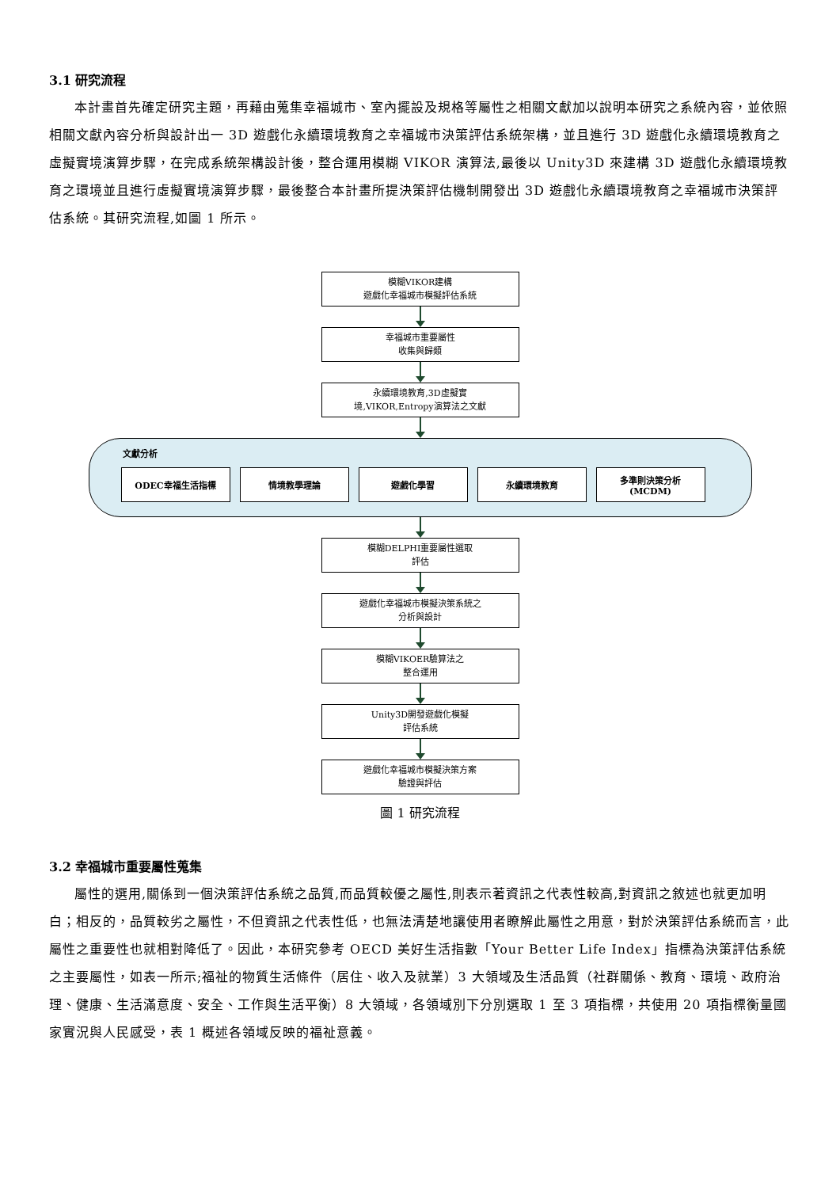3.1 研究流程
本計畫首先確定研究主題，再藉由蒐集幸福城市、室內擺設及規格等屬性之相關文獻加以說明本研究之系統內容，並依照相關文獻內容分析與設計出一 3D 遊戲化永續環境教育之幸福城市決策評估系統架構，並且進行 3D 遊戲化永續環境教育之虛擬實境演算步驟，在完成系統架構設計後，整合運用模糊 VIKOR 演算法,最後以 Unity3D 來建構 3D 遊戲化永續環境教育之環境並且進行虛擬實境演算步驟，最後整合本計畫所提決策評估機制開發出 3D 遊戲化永續環境教育之幸福城市決策評估系統。其研究流程,如圖 1 所示。
模糊VIKOR建構
遊戲化幸福城市模擬評估系統
幸福城市重要屬性
收集與歸類
永續環境教育,3D虛擬實
境,VIKOR,Entropy演算法之文獻
文獻分析
ODEC幸福生活指標 情境教學理論 遊戲化學習 永續環境教育 多準則決策分析
(MCDM)
模糊DELPHI重要屬性選取
評估
遊戲化幸福城市模擬決策系統之
分析與設計
模糊VIKOER驗算法之
整合運用
Unity3D開發遊戲化模擬
評估系統
遊戲化幸福城市模擬決策方案
驗證與評估
圖 1 研究流程
3.2 幸福城市重要屬性蒐集
屬性的選用,關係到一個決策評估系統之品質,而品質較優之屬性,則表示著資訊之代表性較高,對資訊之敘述也就更加明白；相反的，品質較劣之屬性，不但資訊之代表性低，也無法清楚地讓使用者瞭解此屬性之用意，對於決策評估系統而言，此屬性之重要性也就相對降低了。因此，本研究參考 OECD 美好生活指數「Your Better Life Index」指標為決策評估系統之主要屬性，如表一所示;福祉的物質生活條件（居住、收入及就業）3 大領域及生活品質（社群關係、教育、環境、政府治理、健康、生活滿意度、安全、工作與生活平衡）8 大領域，各領域別下分別選取 1 至 3 項指標，共使用 20 項指標衡量國家實況與人民感受，表 1 概述各領域反映的福祉意義。